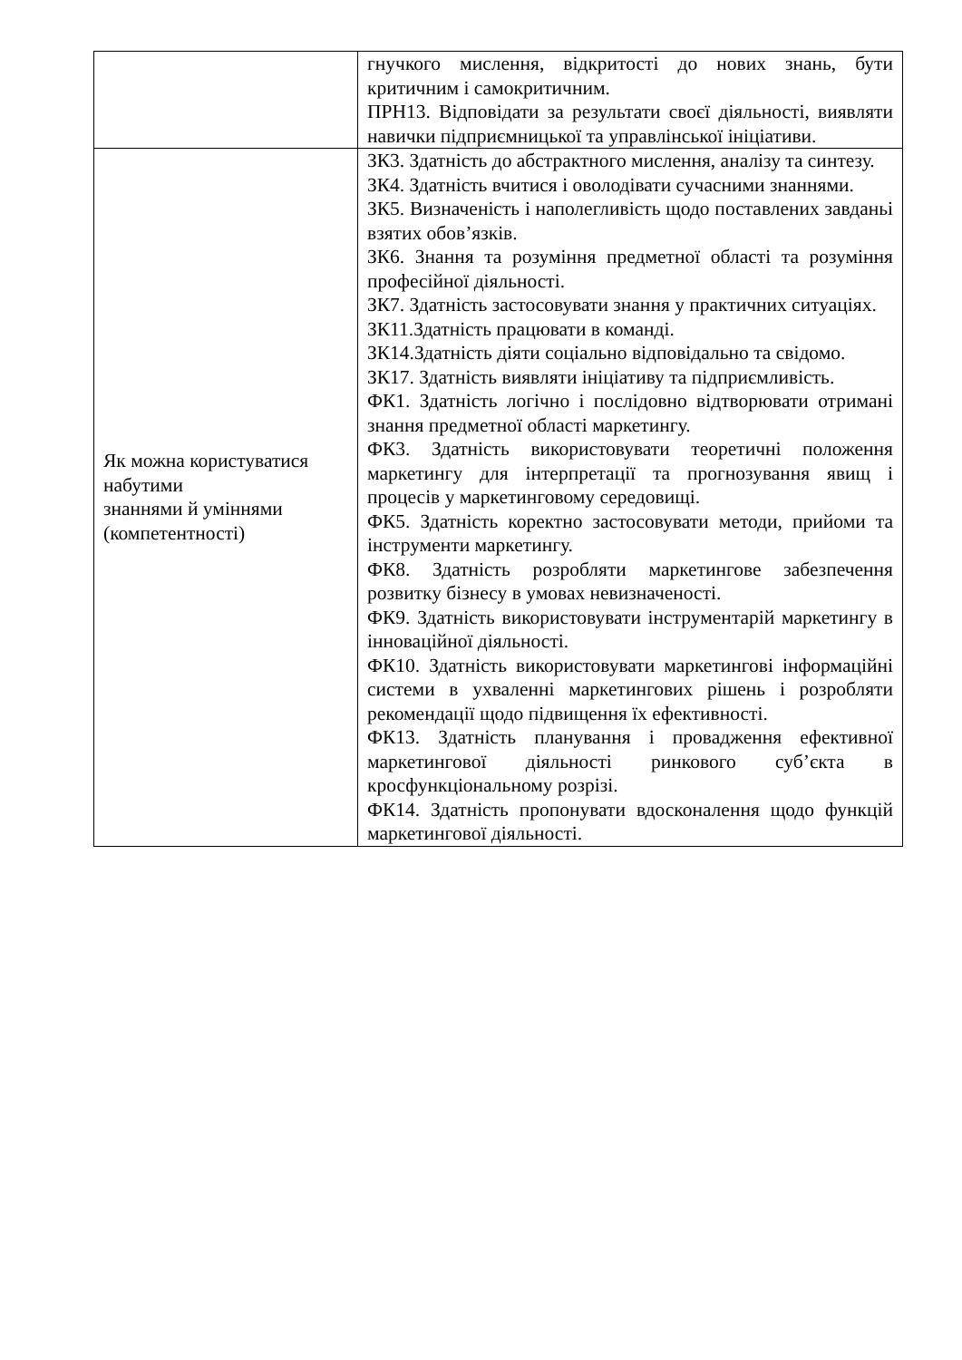| | гнучкого мислення, відкритості до нових знань, бути критичним і самокритичним. ПРН13. Відповідати за результати своєї діяльності, виявляти навички підприємницької та управлінської ініціативи. |
| Як можна користуватися набутими знаннями й уміннями (компетентності) | ЗК3. Здатність до абстрактного мислення, аналізу та синтезу. ЗК4. Здатність вчитися і оволодівати сучасними знаннями. ЗК5. Визначеність і наполегливість щодо поставлених завданьі взятих обов’язків. ЗК6. Знання та розуміння предметної області та розуміння професійної діяльності. ЗК7. Здатність застосовувати знання у практичних ситуаціях. ЗК11.Здатність працювати в команді. ЗК14.Здатність діяти соціально відповідально та свідомо. ЗК17. Здатність виявляти ініціативу та підприємливість. ФК1. Здатність логічно і послідовно відтворювати отримані знання предметної області маркетингу. ФК3. Здатність використовувати теоретичні положення маркетингу для інтерпретації та прогнозування явищ і процесів у маркетинговому середовищі. ФК5. Здатність коректно застосовувати методи, прийоми та інструменти маркетингу. ФК8. Здатність розробляти маркетингове забезпечення розвитку бізнесу в умовах невизначеності. ФК9. Здатність використовувати інструментарій маркетингу в інноваційної діяльності. ФК10. Здатність використовувати маркетингові інформаційні системи в ухваленні маркетингових рішень і розробляти рекомендації щодо підвищення їх ефективності. ФК13. Здатність планування і провадження ефективної маркетингової діяльності ринкового суб’єкта в кросфункціональному розрізі. ФК14. Здатність пропонувати вдосконалення щодо функцій маркетингової діяльності. |